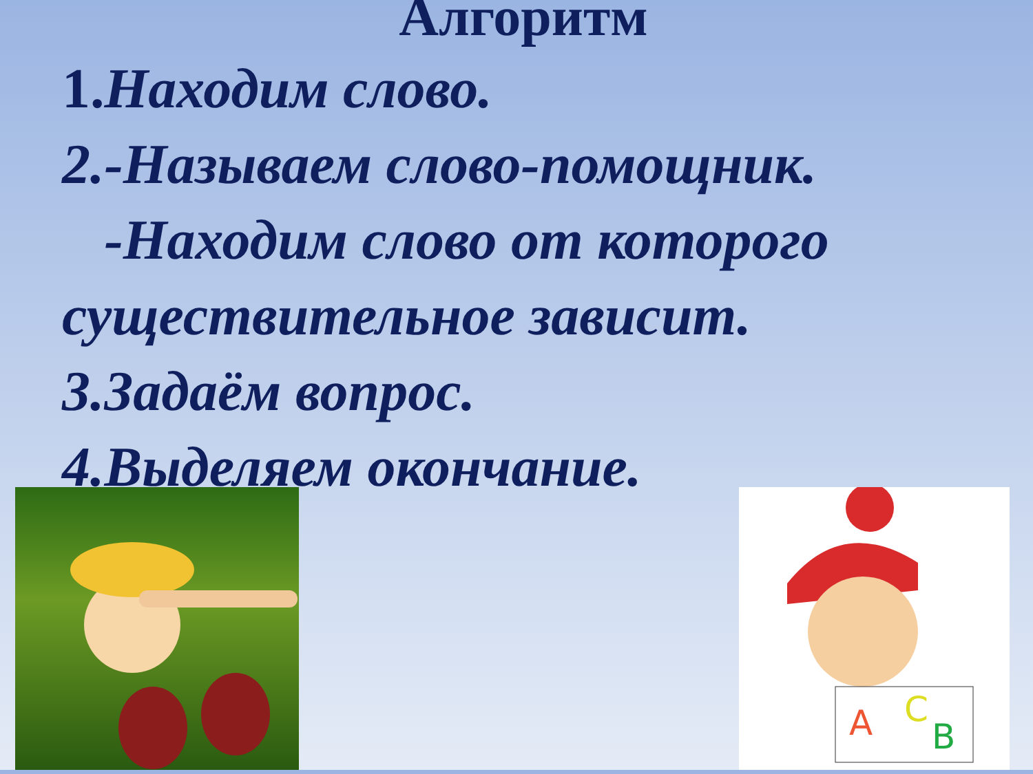Алгоритм
1. Находим слово.
2.-Называем слово-помощник.
-Находим слово от которого существительное зависит.
3.Задаём вопрос.
4.Выделяем окончание.
А
С
В